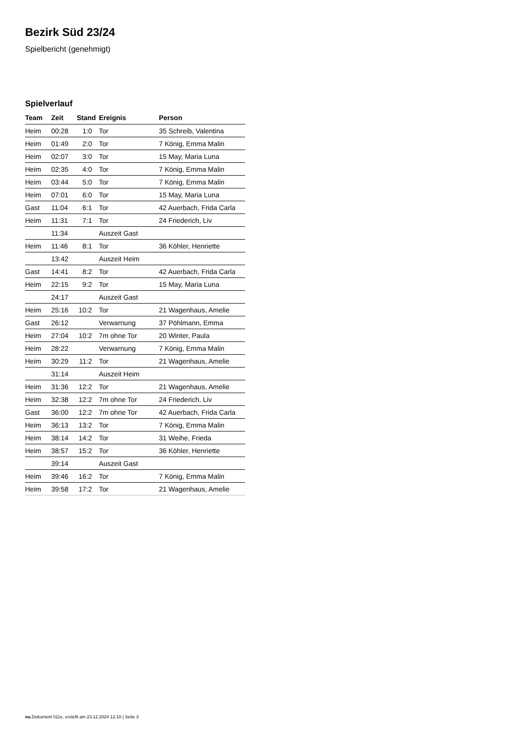Bezirk Süd 23/24
Spielbericht (genehmigt)
Spielverlauf
| Team | Zeit | Stand | Ereignis | Person |
| --- | --- | --- | --- | --- |
| Heim | 00:28 | 1:0 | Tor | 35 Schreib, Valentina |
| Heim | 01:49 | 2:0 | Tor | 7 König, Emma Malin |
| Heim | 02:07 | 3:0 | Tor | 15 May, Maria Luna |
| Heim | 02:35 | 4:0 | Tor | 7 König, Emma Malin |
| Heim | 03:44 | 5:0 | Tor | 7 König, Emma Malin |
| Heim | 07:01 | 6:0 | Tor | 15 May, Maria Luna |
| Gast | 11:04 | 6:1 | Tor | 42 Auerbach, Frida Carla |
| Heim | 11:31 | 7:1 | Tor | 24 Friederich, Liv |
| | 11:34 | | Auszeit Gast | |
| Heim | 11:46 | 8:1 | Tor | 36 Köhler, Henriette |
| | 13:42 | | Auszeit Heim | |
| Gast | 14:41 | 8:2 | Tor | 42 Auerbach, Frida Carla |
| Heim | 22:15 | 9:2 | Tor | 15 May, Maria Luna |
| | 24:17 | | Auszeit Gast | |
| Heim | 25:16 | 10:2 | Tor | 21 Wagenhaus, Amelie |
| Gast | 26:12 | | Verwarnung | 37 Pöhlmann, Emma |
| Heim | 27:04 | 10:2 | 7m ohne Tor | 20 Winter, Paula |
| Heim | 28:22 | | Verwarnung | 7 König, Emma Malin |
| Heim | 30:29 | 11:2 | Tor | 21 Wagenhaus, Amelie |
| | 31:14 | | Auszeit Heim | |
| Heim | 31:36 | 12:2 | Tor | 21 Wagenhaus, Amelie |
| Heim | 32:38 | 12:2 | 7m ohne Tor | 24 Friederich, Liv |
| Gast | 36:00 | 12:2 | 7m ohne Tor | 42 Auerbach, Frida Carla |
| Heim | 36:13 | 13:2 | Tor | 7 König, Emma Malin |
| Heim | 38:14 | 14:2 | Tor | 31 Weihe, Frieda |
| Heim | 38:57 | 15:2 | Tor | 36 Köhler, Henriette |
| | 39:14 | | Auszeit Gast | |
| Heim | 39:46 | 16:2 | Tor | 7 König, Emma Malin |
| Heim | 39:58 | 17:2 | Tor | 21 Wagenhaus, Amelie |
nu.Dokument 011e, erstellt am 23.12.2024 12:10 | Seite 3